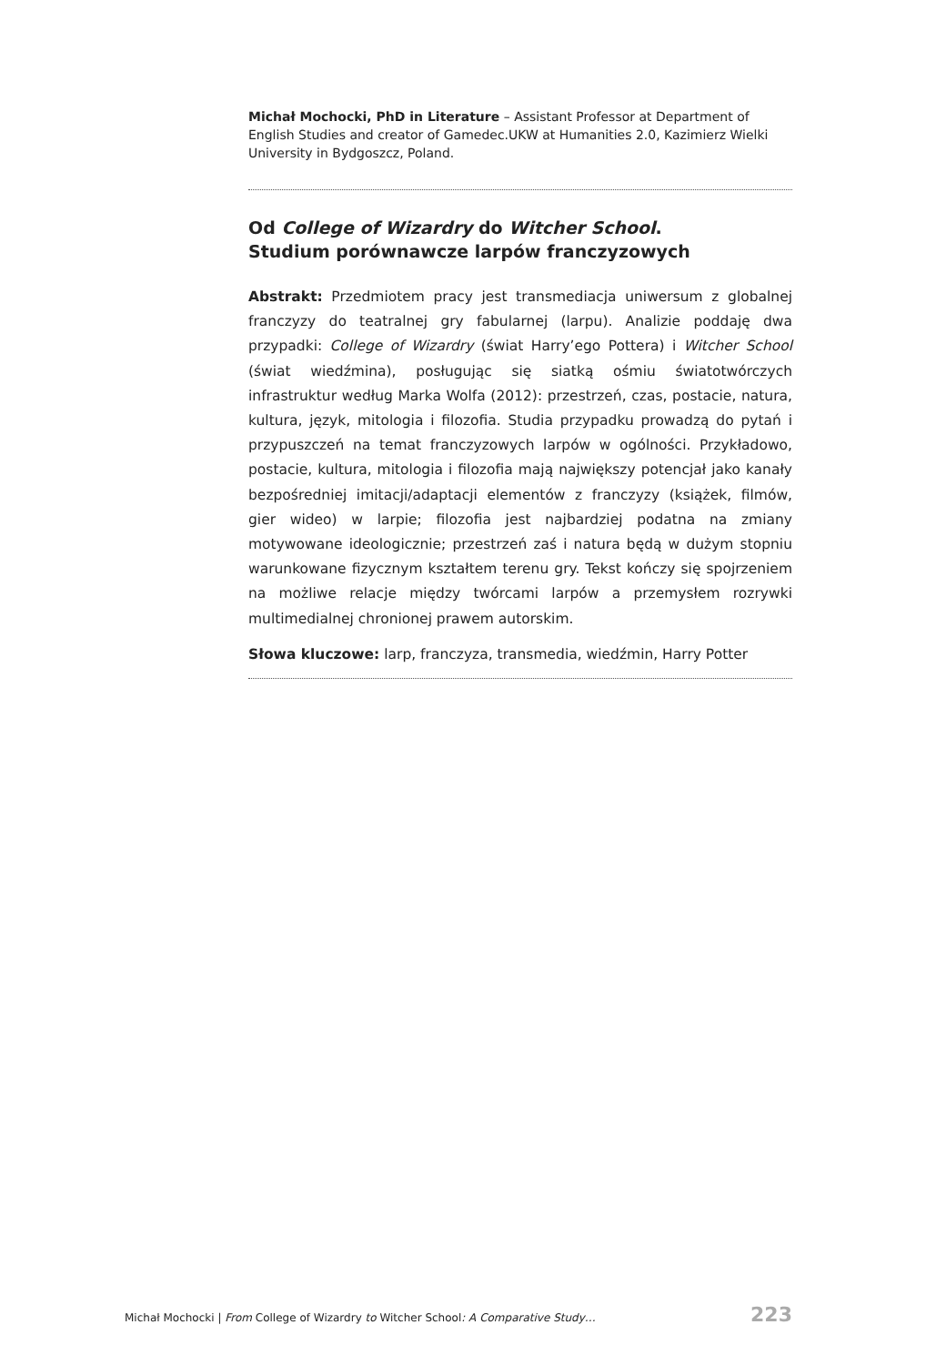Michał Mochocki, PhD in Literature – Assistant Professor at Department of English Studies and creator of Gamedec.UKW at Humanities 2.0, Kazimierz Wielki University in Bydgoszcz, Poland.
Od College of Wizardry do Witcher School.
Studium porównawcze larpów franczyzowych
Abstrakt: Przedmiotem pracy jest transmediacja uniwersum z globalnej franczyzy do teatralnej gry fabularnej (larpu). Analizie poddaję dwa przypadki: College of Wizardry (świat Harry’ego Pottera) i Witcher School (świat wiedźmina), posługując się siatką ośmiu światotwórczych infrastruktur według Marka Wolfa (2012): przestrzeń, czas, postacie, natura, kultura, język, mitologia i filozofia. Studia przypadku prowadzą do pytań i przypuszczeń na temat franczyzowych larpów w ogólności. Przykładowo, postacie, kultura, mitologia i filozofia mają największy potencjał jako kanały bezpośredniej imitacji/adaptacji elementów z franczyzy (książek, filmów, gier wideo) w larpie; filozofia jest najbardziej podatna na zmiany motywowane ideologicznie; przestrzeń zaś i natura będą w dużym stopniu warunkowane fizycznym kształtem terenu gry. Tekst kończy się spojrzeniem na możliwe relacje między twórcami larpów a przemysłem rozrywki multimedialnej chronionej prawem autorskim.
Słowa kluczowe: larp, franczyza, transmedia, wiedźmin, Harry Potter
Michał Mochocki | From College of Wizardry to Witcher School: A Comparative Study… 223